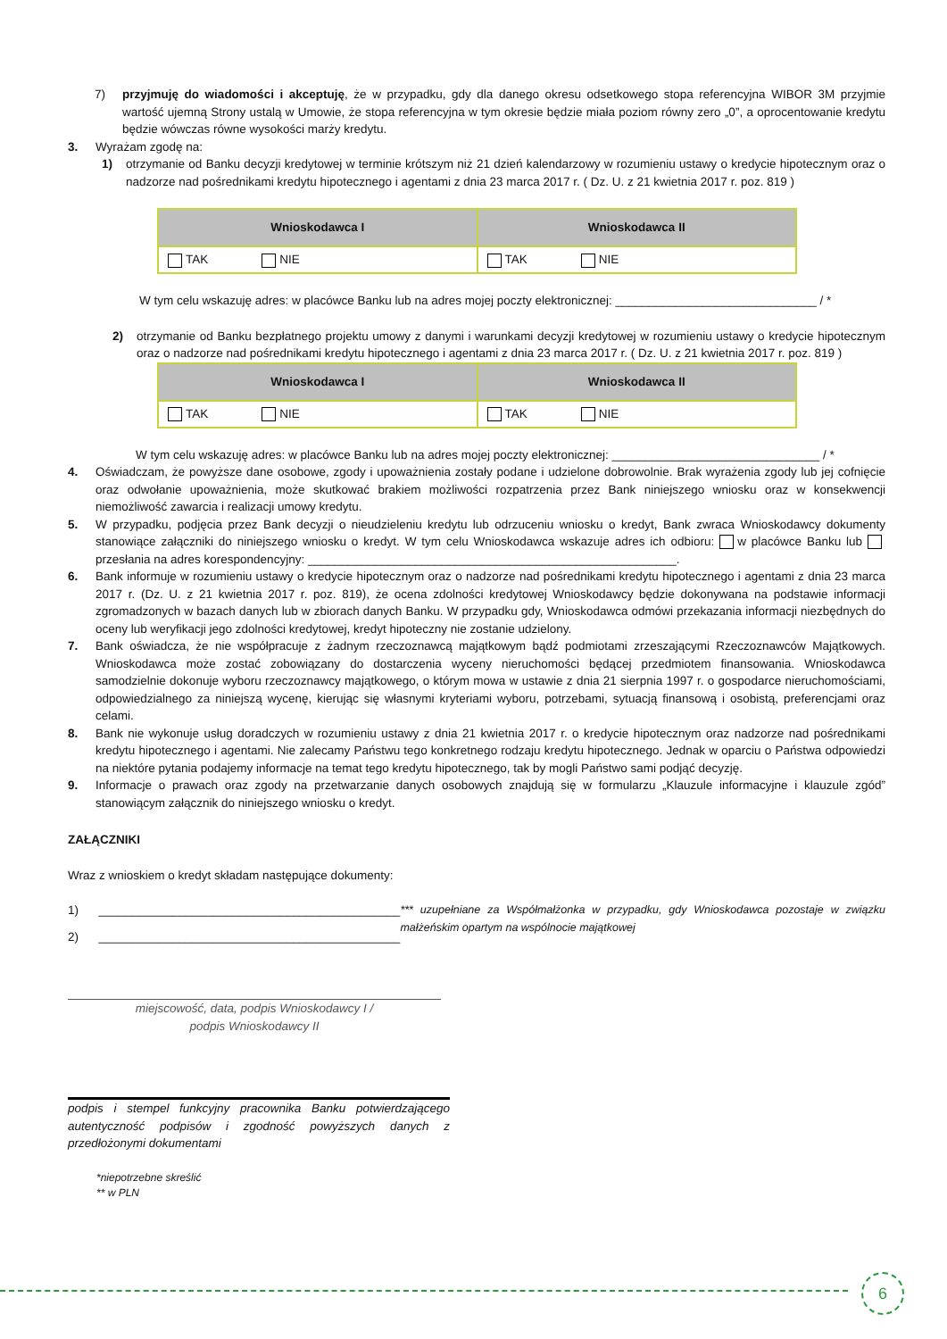7) przyjmuję do wiadomości i akceptuję, że w przypadku, gdy dla danego okresu odsetkowego stopa referencyjna WIBOR 3M przyjmie wartość ujemną Strony ustalą w Umowie, że stopa referencyjna w tym okresie będzie miała poziom równy zero „0”, a oprocentowanie kredytu będzie wówczas równe wysokości marży kredytu.
3. Wyrażam zgodę na:
1) otrzymanie od Banku decyzji kredytowej w terminie krótszym niż 21 dzień kalendarzowy w rozumieniu ustawy o kredycie hipotecznym oraz o nadzorze nad pośrednikami kredytu hipotecznego i agentami z dnia 23 marca 2017 r. ( Dz. U. z 21 kwietnia 2017 r. poz. 819 )
| Wnioskodawca I | Wnioskodawca II |
| --- | --- |
| TAK NIE | TAK NIE |
W tym celu wskazuję adres: w placówce Banku lub na adres mojej poczty elektronicznej: ______________________________ / *
2) otrzymanie od Banku bezpłatnego projektu umowy z danymi i warunkami decyzji kredytowej w rozumieniu ustawy o kredycie hipotecznym oraz o nadzorze nad pośrednikami kredytu hipotecznego i agentami z dnia 23 marca 2017 r. ( Dz. U. z 21 kwietnia 2017 r. poz. 819 )
| Wnioskodawca I | Wnioskodawca II |
| --- | --- |
| TAK NIE | TAK NIE |
W tym celu wskazuję adres: w placówce Banku lub na adres mojej poczty elektronicznej: _______________________________ / *
4. Oświadczam, że powyższe dane osobowe, zgody i upoważnienia zostały podane i udzielone dobrowolnie. Brak wyrażenia zgody lub jej cofnięcie oraz odwołanie upoważnienia, może skutkować brakiem możliwości rozpatrzenia przez Bank niniejszego wniosku oraz w konsekwencji niemożliwość zawarcia i realizacji umowy kredytu.
5. W przypadku, podjęcia przez Bank decyzji o nieudzieleniu kredytu lub odrzuceniu wniosku o kredyt, Bank zwraca Wnioskodawcy dokumenty stanowiące załączniki do niniejszego wniosku o kredyt. W tym celu Wnioskodawca wskazuje adres ich odbioru: w placówce Banku lub przesłania na adres korespondencyjny: _______________________________________________________.
6. Bank informuje w rozumieniu ustawy o kredycie hipotecznym oraz o nadzorze nad pośrednikami kredytu hipotecznego i agentami z dnia 23 marca 2017 r. (Dz. U. z 21 kwietnia 2017 r. poz. 819), że ocena zdolności kredytowej Wnioskodawcy będzie dokonywana na podstawie informacji zgromadzonych w bazach danych lub w zbiorach danych Banku. W przypadku gdy, Wnioskodawca odmówi przekazania informacji niezbędnych do oceny lub weryfikacji jego zdolności kredytowej, kredyt hipoteczny nie zostanie udzielony.
7. Bank oświadcza, że nie współpracuje z żadnym rzeczoznawcą majątkowym bądź podmiotami zrzeszającymi Rzeczoznawców Majątkowych. Wnioskodawca może zostać zobowiązany do dostarczenia wyceny nieruchomości będącej przedmiotem finansowania. Wnioskodawca samodzielnie dokonuje wyboru rzeczoznawcy majątkowego, o którym mowa w ustawie z dnia 21 sierpnia 1997 r. o gospodarce nieruchomościami, odpowiedzialnego za niniejszą wycenę, kierując się własnymi kryteriami wyboru, potrzebami, sytuacją finansową i osobistą, preferencjami oraz celami.
8. Bank nie wykonuje usług doradczych w rozumieniu ustawy z dnia 21 kwietnia 2017 r. o kredycie hipotecznym oraz nadzorze nad pośrednikami kredytu hipotecznego i agentami. Nie zalecamy Państwu tego konkretnego rodzaju kredytu hipotecznego. Jednak w oparciu o Państwa odpowiedzi na niektóre pytania podajemy informacje na temat tego kredytu hipotecznego, tak by mogli Państwo sami podjąć decyzję.
9. Informacje o prawach oraz zgody na przetwarzanie danych osobowych znajdują się w formularzu „Klauzule informacyjne i klauzule zgód” stanowiącym załącznik do niniejszego wniosku o kredyt.
ZAŁĄCZNIKI
Wraz z wnioskiem o kredyt składam następujące dokumenty:
1) _____________________________________________
2) _____________________________________________
*** uzupełniane za Współmałżonka w przypadku, gdy Wnioskodawca pozostaje w związku małżeńskim opartym na wspólnocie majątkowej
miejscowość, data, podpis Wnioskodawcy I /
podpis Wnioskodawcy II
podpis i stempel funkcyjny pracownika Banku potwierdzającego autentyczność podpisów i zgodność powyższych danych z przedłożonymi dokumentami
*niepotrzebne skreślić
** w PLN
6